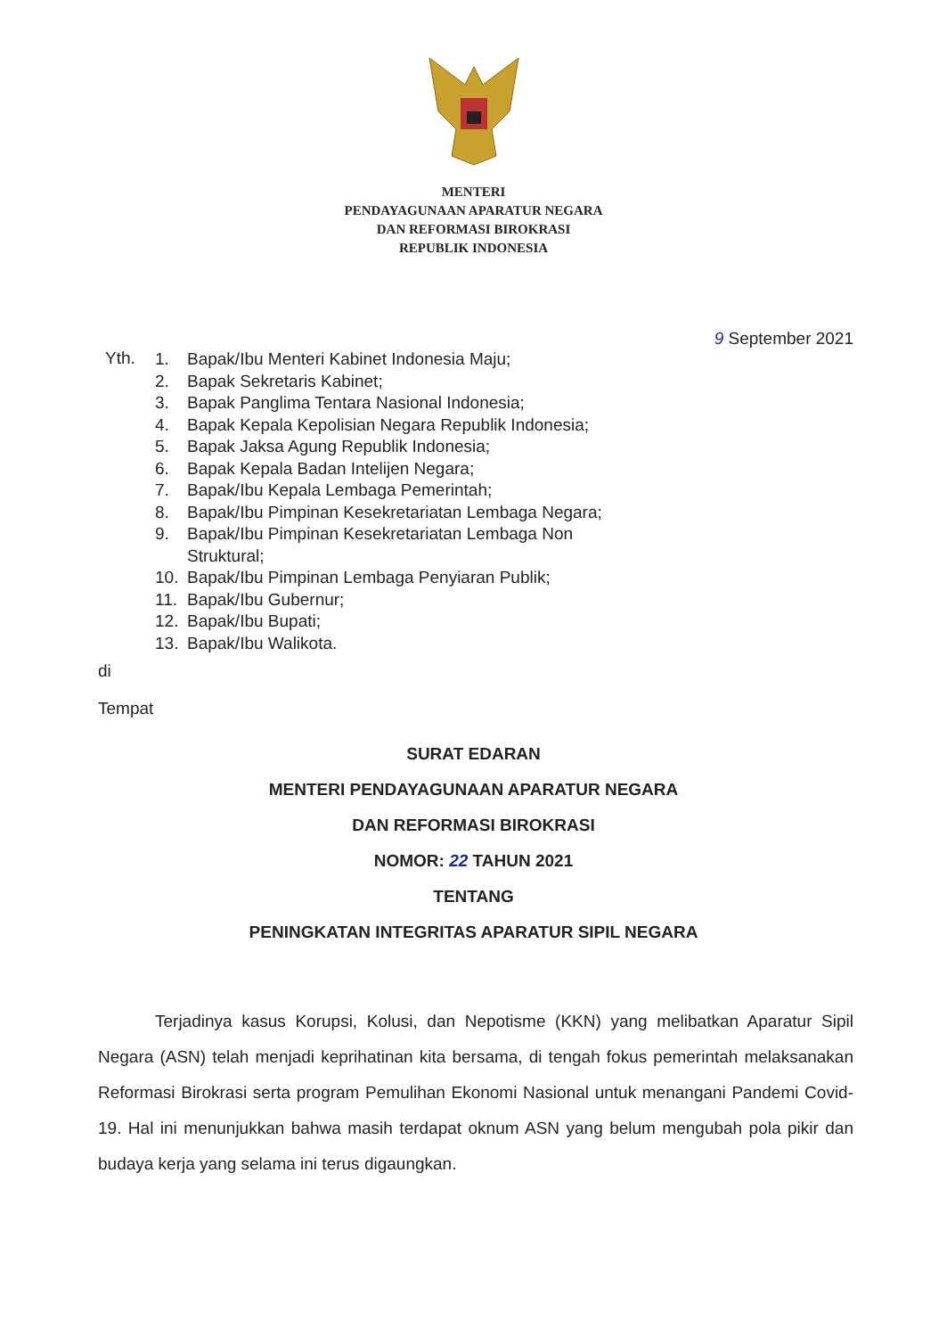MENTERI
PENDAYAGUNAAN APARATUR NEGARA
DAN REFORMASI BIROKRASI
REPUBLIK INDONESIA
9 September 2021
Yth.
1. Bapak/Ibu Menteri Kabinet Indonesia Maju;
2. Bapak Sekretaris Kabinet;
3. Bapak Panglima Tentara Nasional Indonesia;
4. Bapak Kepala Kepolisian Negara Republik Indonesia;
5. Bapak Jaksa Agung Republik Indonesia;
6. Bapak Kepala Badan Intelijen Negara;
7. Bapak/Ibu Kepala Lembaga Pemerintah;
8. Bapak/Ibu Pimpinan Kesekretariatan Lembaga Negara;
9. Bapak/Ibu Pimpinan Kesekretariatan Lembaga Non
Struktural;
10. Bapak/Ibu Pimpinan Lembaga Penyiaran Publik;
11. Bapak/Ibu Gubernur;
12. Bapak/Ibu Bupati;
13. Bapak/Ibu Walikota.
di
Tempat
SURAT EDARAN
MENTERI PENDAYAGUNAAN APARATUR NEGARA
DAN REFORMASI BIROKRASI
NOMOR: 22 TAHUN 2021
TENTANG
PENINGKATAN INTEGRITAS APARATUR SIPIL NEGARA
Terjadinya kasus Korupsi, Kolusi, dan Nepotisme (KKN) yang melibatkan Aparatur Sipil Negara (ASN) telah menjadi keprihatinan kita bersama, di tengah fokus pemerintah melaksanakan Reformasi Birokrasi serta program Pemulihan Ekonomi Nasional untuk menangani Pandemi Covid-19. Hal ini menunjukkan bahwa masih terdapat oknum ASN yang belum mengubah pola pikir dan budaya kerja yang selama ini terus digaungkan.